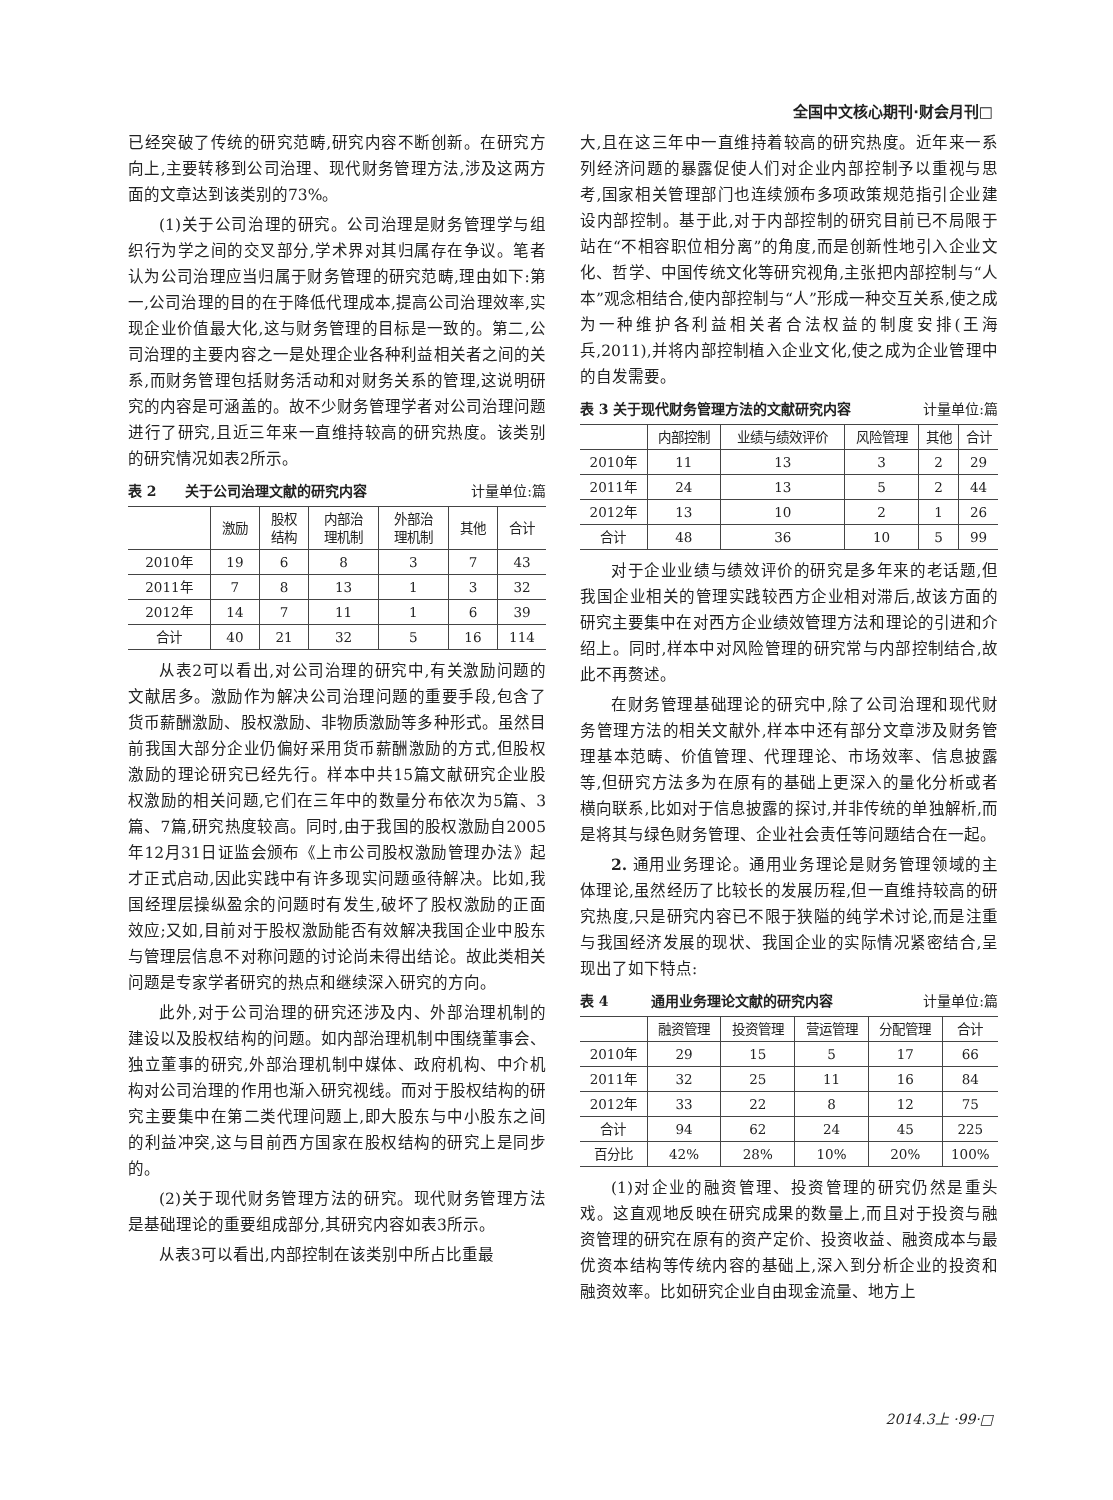全国中文核心期刊·财会月刊□
已经突破了传统的研究范畴,研究内容不断创新。在研究方向上,主要转移到公司治理、现代财务管理方法,涉及这两方面的文章达到该类别的73%。
(1)关于公司治理的研究。公司治理是财务管理学与组织行为学之间的交叉部分,学术界对其归属存在争议。笔者认为公司治理应当归属于财务管理的研究范畴,理由如下:第一,公司治理的目的在于降低代理成本,提高公司治理效率,实现企业价值最大化,这与财务管理的目标是一致的。第二,公司治理的主要内容之一是处理企业各种利益相关者之间的关系,而财务管理包括财务活动和对财务关系的管理,这说明研究的内容是可涵盖的。故不少财务管理学者对公司治理问题进行了研究,且近三年来一直维持较高的研究热度。该类别的研究情况如表2所示。
表 2　　关于公司治理文献的研究内容 计量单位:篇
| | 激励 | 股权 结构 | 内部治 理机制 | 外部治 理机制 | 其他 | 合计 |
| --- | --- | --- | --- | --- | --- | --- |
| 2010年 | 19 | 6 | 8 | 3 | 7 | 43 |
| 2011年 | 7 | 8 | 13 | 1 | 3 | 32 |
| 2012年 | 14 | 7 | 11 | 1 | 6 | 39 |
| 合计 | 40 | 21 | 32 | 5 | 16 | 114 |
从表2可以看出,对公司治理的研究中,有关激励问题的文献居多。激励作为解决公司治理问题的重要手段,包含了货币薪酬激励、股权激励、非物质激励等多种形式。虽然目前我国大部分企业仍偏好采用货币薪酬激励的方式,但股权激励的理论研究已经先行。样本中共15篇文献研究企业股权激励的相关问题,它们在三年中的数量分布依次为5篇、3篇、7篇,研究热度较高。同时,由于我国的股权激励自2005年12月31日证监会颁布《上市公司股权激励管理办法》起才正式启动,因此实践中有许多现实问题亟待解决。比如,我国经理层操纵盈余的问题时有发生,破坏了股权激励的正面效应;又如,目前对于股权激励能否有效解决我国企业中股东与管理层信息不对称问题的讨论尚未得出结论。故此类相关问题是专家学者研究的热点和继续深入研究的方向。
此外,对于公司治理的研究还涉及内、外部治理机制的建设以及股权结构的问题。如内部治理机制中围绕董事会、独立董事的研究,外部治理机制中媒体、政府机构、中介机构对公司治理的作用也渐入研究视线。而对于股权结构的研究主要集中在第二类代理问题上,即大股东与中小股东之间的利益冲突,这与目前西方国家在股权结构的研究上是同步的。
(2)关于现代财务管理方法的研究。现代财务管理方法是基础理论的重要组成部分,其研究内容如表3所示。
从表3可以看出,内部控制在该类别中所占比重最
大,且在这三年中一直维持着较高的研究热度。近年来一系列经济问题的暴露促使人们对企业内部控制予以重视与思考,国家相关管理部门也连续颁布多项政策规范指引企业建设内部控制。基于此,对于内部控制的研究目前已不局限于站在“不相容职位相分离”的角度,而是创新性地引入企业文化、哲学、中国传统文化等研究视角,主张把内部控制与“人本”观念相结合,使内部控制与“人”形成一种交互关系,使之成为一种维护各利益相关者合法权益的制度安排(王海兵,2011),并将内部控制植入企业文化,使之成为企业管理中的自发需要。
表 3 关于现代财务管理方法的文献研究内容 计量单位:篇
| | 内部控制 | 业绩与绩效评价 | 风险管理 | 其他 | 合计 |
| --- | --- | --- | --- | --- | --- |
| 2010年 | 11 | 13 | 3 | 2 | 29 |
| 2011年 | 24 | 13 | 5 | 2 | 44 |
| 2012年 | 13 | 10 | 2 | 1 | 26 |
| 合计 | 48 | 36 | 10 | 5 | 99 |
对于企业业绩与绩效评价的研究是多年来的老话题,但我国企业相关的管理实践较西方企业相对滞后,故该方面的研究主要集中在对西方企业绩效管理方法和理论的引进和介绍上。同时,样本中对风险管理的研究常与内部控制结合,故此不再赘述。
在财务管理基础理论的研究中,除了公司治理和现代财务管理方法的相关文献外,样本中还有部分文章涉及财务管理基本范畴、价值管理、代理理论、市场效率、信息披露等,但研究方法多为在原有的基础上更深入的量化分析或者横向联系,比如对于信息披露的探讨,并非传统的单独解析,而是将其与绿色财务管理、企业社会责任等问题结合在一起。
2. 通用业务理论。通用业务理论是财务管理领域的主体理论,虽然经历了比较长的发展历程,但一直维持较高的研究热度,只是研究内容已不限于狭隘的纯学术讨论,而是注重与我国经济发展的现状、我国企业的实际情况紧密结合,呈现出了如下特点:
表 4　　　通用业务理论文献的研究内容 计量单位:篇
| | 融资管理 | 投资管理 | 营运管理 | 分配管理 | 合计 |
| --- | --- | --- | --- | --- | --- |
| 2010年 | 29 | 15 | 5 | 17 | 66 |
| 2011年 | 32 | 25 | 11 | 16 | 84 |
| 2012年 | 33 | 22 | 8 | 12 | 75 |
| 合计 | 94 | 62 | 24 | 45 | 225 |
| 百分比 | 42% | 28% | 10% | 20% | 100% |
(1)对企业的融资管理、投资管理的研究仍然是重头戏。这直观地反映在研究成果的数量上,而且对于投资与融资管理的研究在原有的资产定价、投资收益、融资成本与最优资本结构等传统内容的基础上,深入到分析企业的投资和融资效率。比如研究企业自由现金流量、地方上
2014.3上 ·99·□